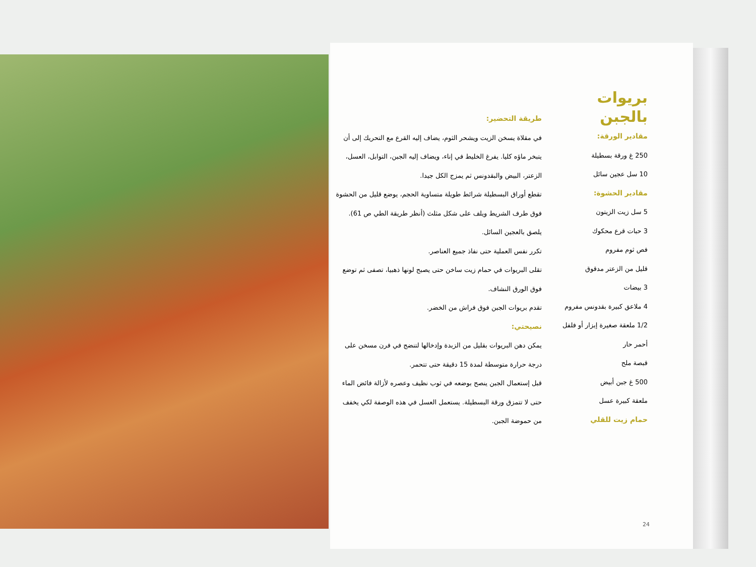بريوات بالجبن
مقادير الورقة:
250 غ ورقة بسطيلة
10 سل عجين سائل
مقادير الحشوة:
5 سل زيت الزيتون
3 حبات قرع محكوك
فص ثوم مفروم
قليل من الزعتر مدقوق
3 بيضات
4 ملاعق كبيرة بقدونس مفروم
1/2 ملعقة صغيرة إبزار أو فلفل أحمر حار
قبصة ملح
500 غ جبن أبيض
ملعقة كبيرة عسل
حمام زيت للقلي
طريقة التحضير:
في مقلاة يسخن الزيت ويشحر الثوم، يضاف إليه القرع مع التحريك إلى أن يتبخر ماؤه كليا. يفرغ الخليط في إناء، ويضاف إليه الجبن، التوابل، العسل، الزعتر، البيض والبقدونس ثم يمزج الكل جيدا.
تقطع أوراق البسطيلة شرائط طويلة متساوية الحجم، يوضع قليل من الحشوة فوق طرف الشريط ويلف على شكل مثلث (أنظر طريقة الطي ص 61). يلصق بالعجين السائل.
تكرر نفس العملية حتى نفاذ جميع العناصر.
تقلى البريوات في حمام زيت ساخن حتى يصبح لونها ذهبيا، تصفى ثم توضع فوق الورق النشاف.
تقدم بريوات الجبن فوق فراش من الخضر.
نصيحتي:
يمكن دهن البريوات بقليل من الزبدة وإدخالها لتنضج في فرن مسخن على درجة حرارة متوسطة لمدة 15 دقيقة حتى تتحمر.
قبل إستعمال الجبن ينصح بوضعه في ثوب نظيف وعصره لأزالة فائض الماء حتى لا تتمزق ورقة البسطيلة. يستعمل العسل في هذه الوصفة لكي يخفف من حموضة الجبن.
24